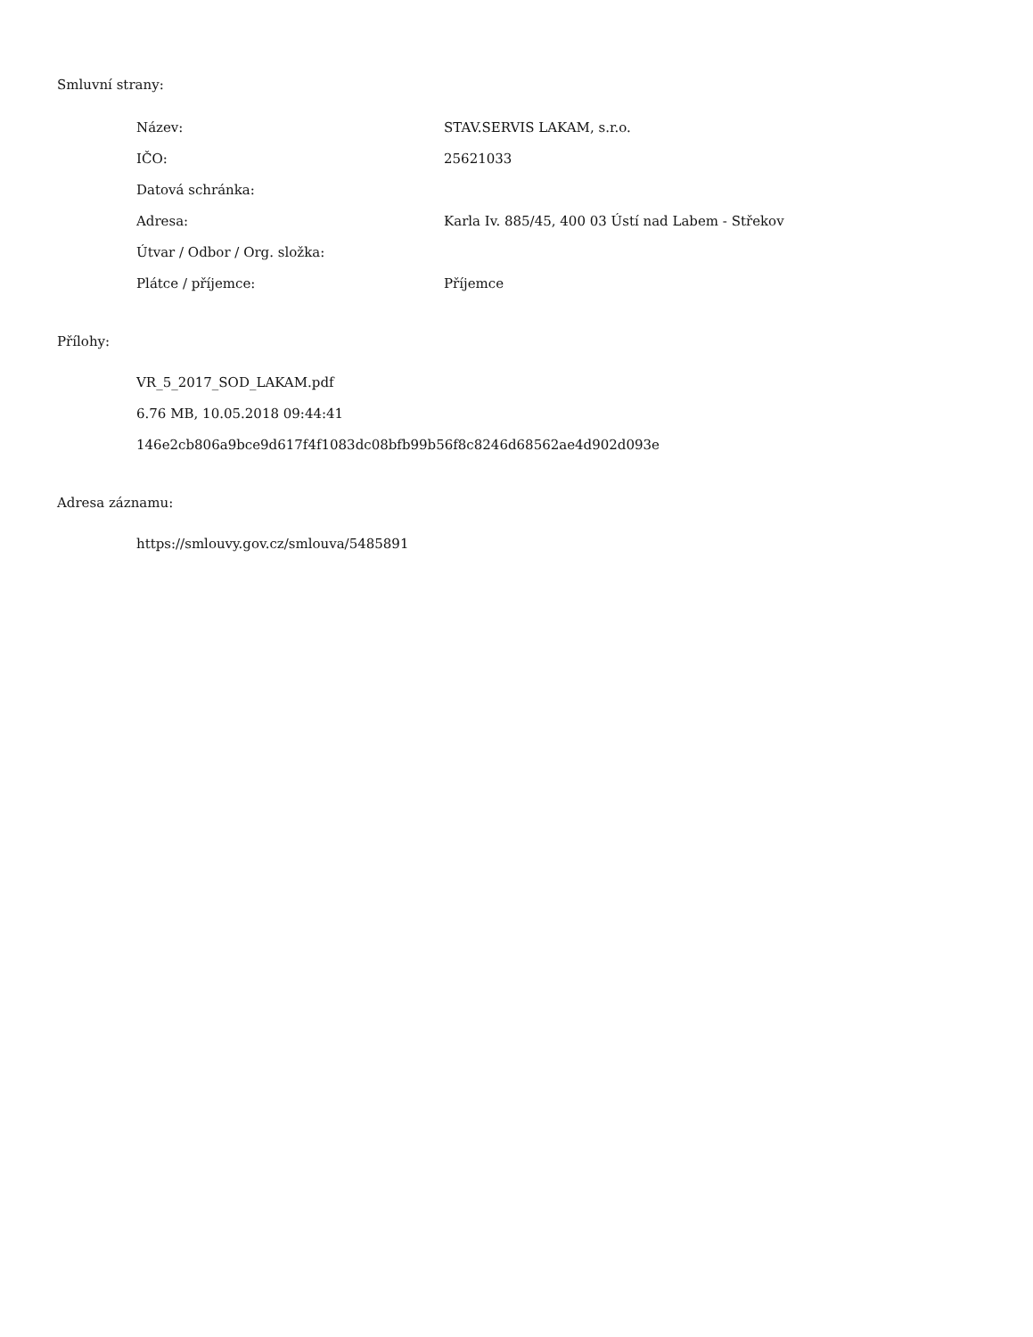Smluvní strany:
| Název: | STAV.SERVIS LAKAM, s.r.o. |
| IČO: | 25621033 |
| Datová schránka: | |
| Adresa: | Karla Iv. 885/45, 400 03 Ústí nad Labem - Střekov |
| Útvar / Odbor / Org. složka: | |
| Plátce / příjemce: | Příjemce |
Přílohy:
VR_5_2017_SOD_LAKAM.pdf
6.76 MB, 10.05.2018 09:44:41
146e2cb806a9bce9d617f4f1083dc08bfb99b56f8c8246d68562ae4d902d093e
Adresa záznamu:
https://smlouvy.gov.cz/smlouva/5485891